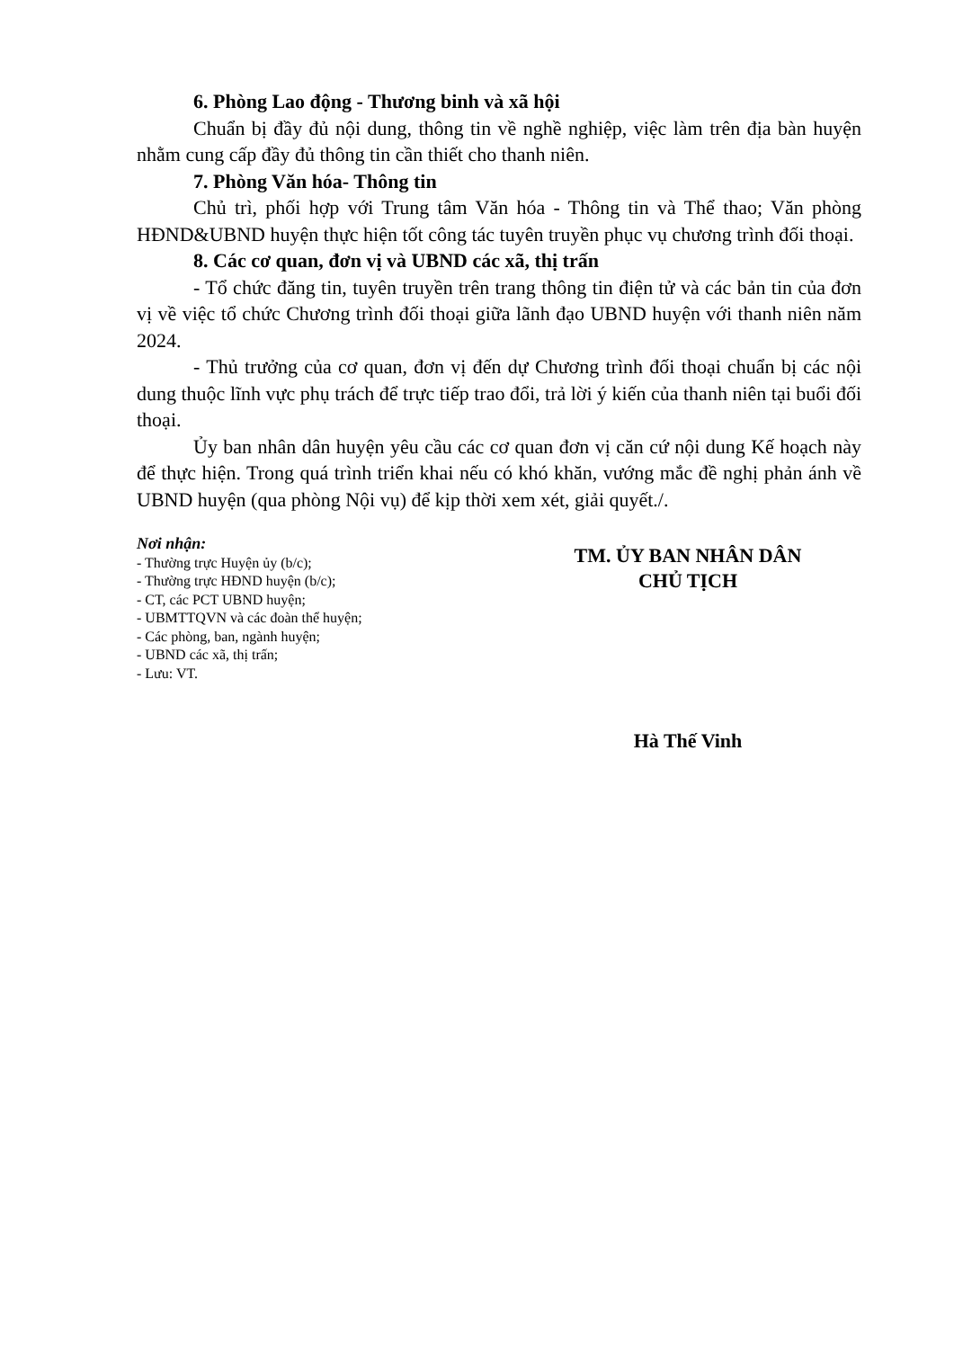6. Phòng Lao động - Thương binh và xã hội
Chuẩn bị đầy đủ nội dung, thông tin về nghề nghiệp, việc làm trên địa bàn huyện nhằm cung cấp đầy đủ thông tin cần thiết cho thanh niên.
7. Phòng Văn hóa- Thông tin
Chủ trì, phối hợp với Trung tâm Văn hóa - Thông tin và Thể thao; Văn phòng HĐND&UBND huyện thực hiện tốt công tác tuyên truyền phục vụ chương trình đối thoại.
8. Các cơ quan, đơn vị và UBND các xã, thị trấn
- Tổ chức đăng tin, tuyên truyền trên trang thông tin điện tử và các bản tin của đơn vị về việc tổ chức Chương trình đối thoại giữa lãnh đạo UBND huyện với thanh niên năm 2024.
- Thủ trưởng của cơ quan, đơn vị đến dự Chương trình đối thoại chuẩn bị các nội dung thuộc lĩnh vực phụ trách để trực tiếp trao đổi, trả lời ý kiến của thanh niên tại buổi đối thoại.
Ủy ban nhân dân huyện yêu cầu các cơ quan đơn vị căn cứ nội dung Kế hoạch này để thực hiện. Trong quá trình triển khai nếu có khó khăn, vướng mắc đề nghị phản ánh về UBND huyện (qua phòng Nội vụ) để kịp thời xem xét, giải quyết./.
Nơi nhận:
- Thường trực Huyện ủy (b/c);
- Thường trực HĐND huyện (b/c);
- CT, các PCT UBND huyện;
- UBMTTQVN và các đoàn thể huyện;
- Các phòng, ban, ngành huyện;
- UBND các xã, thị trấn;
- Lưu: VT.
TM. ỦY BAN NHÂN DÂN
CHỦ TỊCH
Hà Thế Vinh